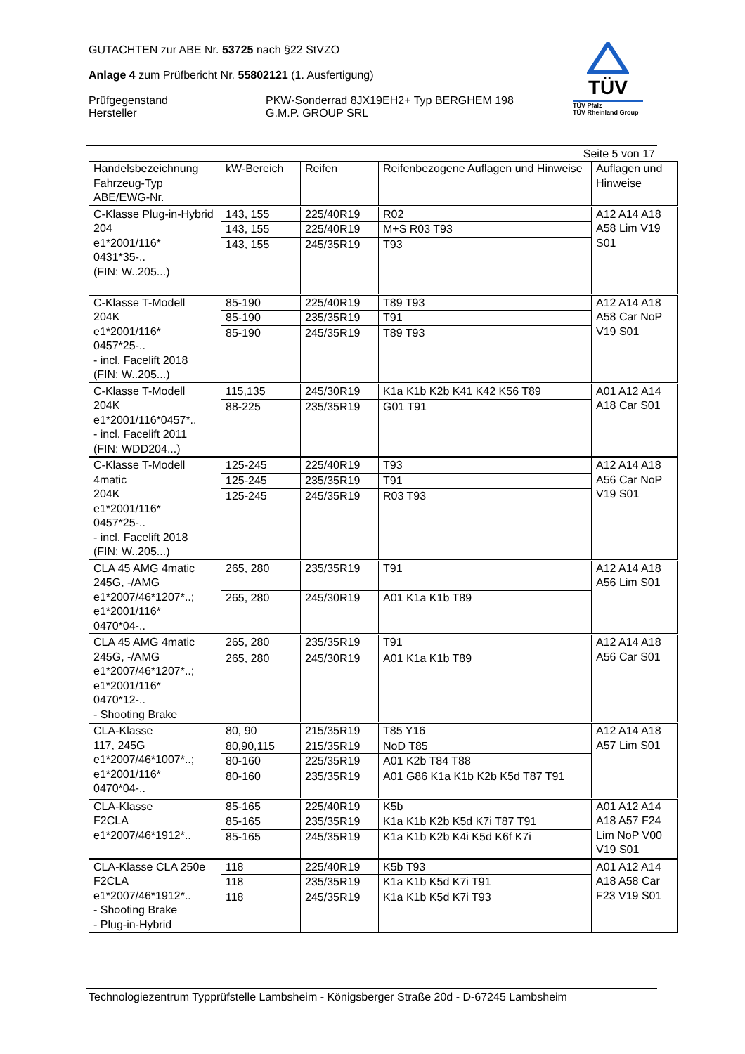GUTACHTEN zur ABE Nr. 53725 nach §22 StVZO
Anlage 4 zum Prüfbericht Nr. 55802121 (1. Ausfertigung)
Prüfgegenstand PKW-Sonderrad 8JX19EH2+ Typ BERGHEM 198
Hersteller G.M.P. GROUP SRL
TÜV
TÜV Pfalz
TÜV Rheinland Group
Seite 5 von 17
| Handelsbezeichnung Fahrzeug-Typ ABE/EWG-Nr. | kW-Bereich | Reifen | Reifenbezogene Auflagen und Hinweise | Auflagen und Hinweise |
| --- | --- | --- | --- | --- |
| C-Klasse Plug-in-Hybrid 204 e1*2001/116* 0431*35-.. (FIN: W..205...) | 143, 155 | 225/40R19 | R02 | A12 A14 A18 A58 Lim V19 S01 |
| | 143, 155 | 225/40R19 | M+S R03 T93 | |
| | 143, 155 | 245/35R19 | T93 | |
| C-Klasse T-Modell 204K e1*2001/116* 0457*25-.. - incl. Facelift 2018 (FIN: W..205...) | 85-190 | 225/40R19 | T89 T93 | A12 A14 A18 A58 Car NoP V19 S01 |
| | 85-190 | 235/35R19 | T91 | |
| | 85-190 | 245/35R19 | T89 T93 | |
| C-Klasse T-Modell 204K e1*2001/116*0457*.. - incl. Facelift 2011 (FIN: WDD204...) | 115,135 | 245/30R19 | K1a K1b K2b K41 K42 K56 T89 | A01 A12 A14 A18 Car S01 |
| | 88-225 | 235/35R19 | G01 T91 | |
| C-Klasse T-Modell 4matic 204K e1*2001/116* 0457*25-.. - incl. Facelift 2018 (FIN: W..205...) | 125-245 | 225/40R19 | T93 | A12 A14 A18 A56 Car NoP V19 S01 |
| | 125-245 | 235/35R19 | T91 | |
| | 125-245 | 245/35R19 | R03 T93 | |
| CLA 45 AMG 4matic 245G, -/AMG e1*2007/46*1207*..; e1*2001/116* 0470*04-.. | 265, 280 | 235/35R19 | T91 | A12 A14 A18 A56 Lim S01 |
| | 265, 280 | 245/30R19 | A01 K1a K1b T89 | |
| CLA 45 AMG 4matic 245G, -/AMG e1*2007/46*1207*..; e1*2001/116* 0470*12-.. - Shooting Brake | 265, 280 | 235/35R19 | T91 | A12 A14 A18 A56 Car S01 |
| | 265, 280 | 245/30R19 | A01 K1a K1b T89 | |
| CLA-Klasse 117, 245G e1*2007/46*1007*..; e1*2001/116* 0470*04-.. | 80, 90 | 215/35R19 | T85 Y16 | A12 A14 A18 A57 Lim S01 |
| | 80,90,115 | 215/35R19 | NoD T85 | |
| | 80-160 | 225/35R19 | A01 K2b T84 T88 | |
| | 80-160 | 235/35R19 | A01 G86 K1a K1b K2b K5d T87 T91 | |
| CLA-Klasse F2CLA e1*2007/46*1912*.. | 85-165 | 225/40R19 | K5b | A01 A12 A14 A18 A57 F24 Lim NoP V00 V19 S01 |
| | 85-165 | 235/35R19 | K1a K1b K2b K5d K7i T87 T91 | |
| | 85-165 | 245/35R19 | K1a K1b K2b K4i K5d K6f K7i | |
| CLA-Klasse CLA 250e F2CLA e1*2007/46*1912*.. - Shooting Brake - Plug-in-Hybrid | 118 | 225/40R19 | K5b T93 | A01 A12 A14 A18 A58 Car F23 V19 S01 |
| | 118 | 235/35R19 | K1a K1b K5d K7i T91 | |
| | 118 | 245/35R19 | K1a K1b K5d K7i T93 | |
Technologiezentrum Typprüfstelle Lambsheim - Königsberger Straße 20d - D-67245 Lambsheim